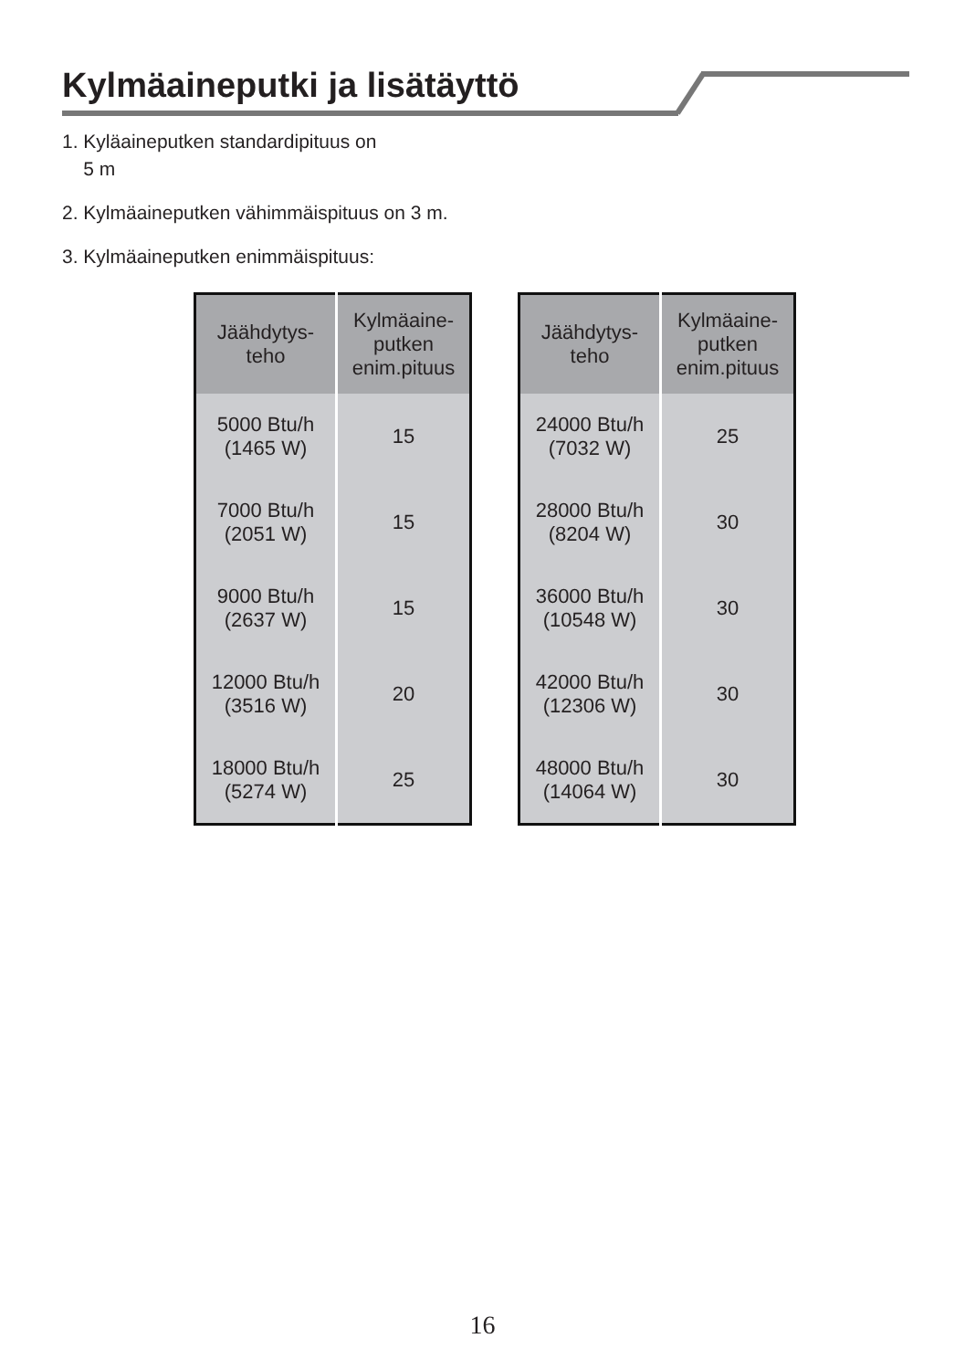Kylmäaineputki ja lisätäyttö
1. Kyläaineputken standardipituus on
5 m
2. Kylmäaineputken vähimmäispituus on 3 m.
3. Kylmäaineputken enimmäispituus:
| Jäähdytys- teho | Kylmäaine- putken enim.pituus |
| --- | --- |
| 5000 Btu/h (1465 W) | 15 |
| 7000 Btu/h (2051 W) | 15 |
| 9000 Btu/h (2637 W) | 15 |
| 12000 Btu/h (3516 W) | 20 |
| 18000 Btu/h (5274 W) | 25 |
| Jäähdytys- teho | Kylmäaine- putken enim.pituus |
| --- | --- |
| 24000 Btu/h (7032 W) | 25 |
| 28000 Btu/h (8204 W) | 30 |
| 36000 Btu/h (10548 W) | 30 |
| 42000 Btu/h (12306 W) | 30 |
| 48000 Btu/h (14064 W) | 30 |
16